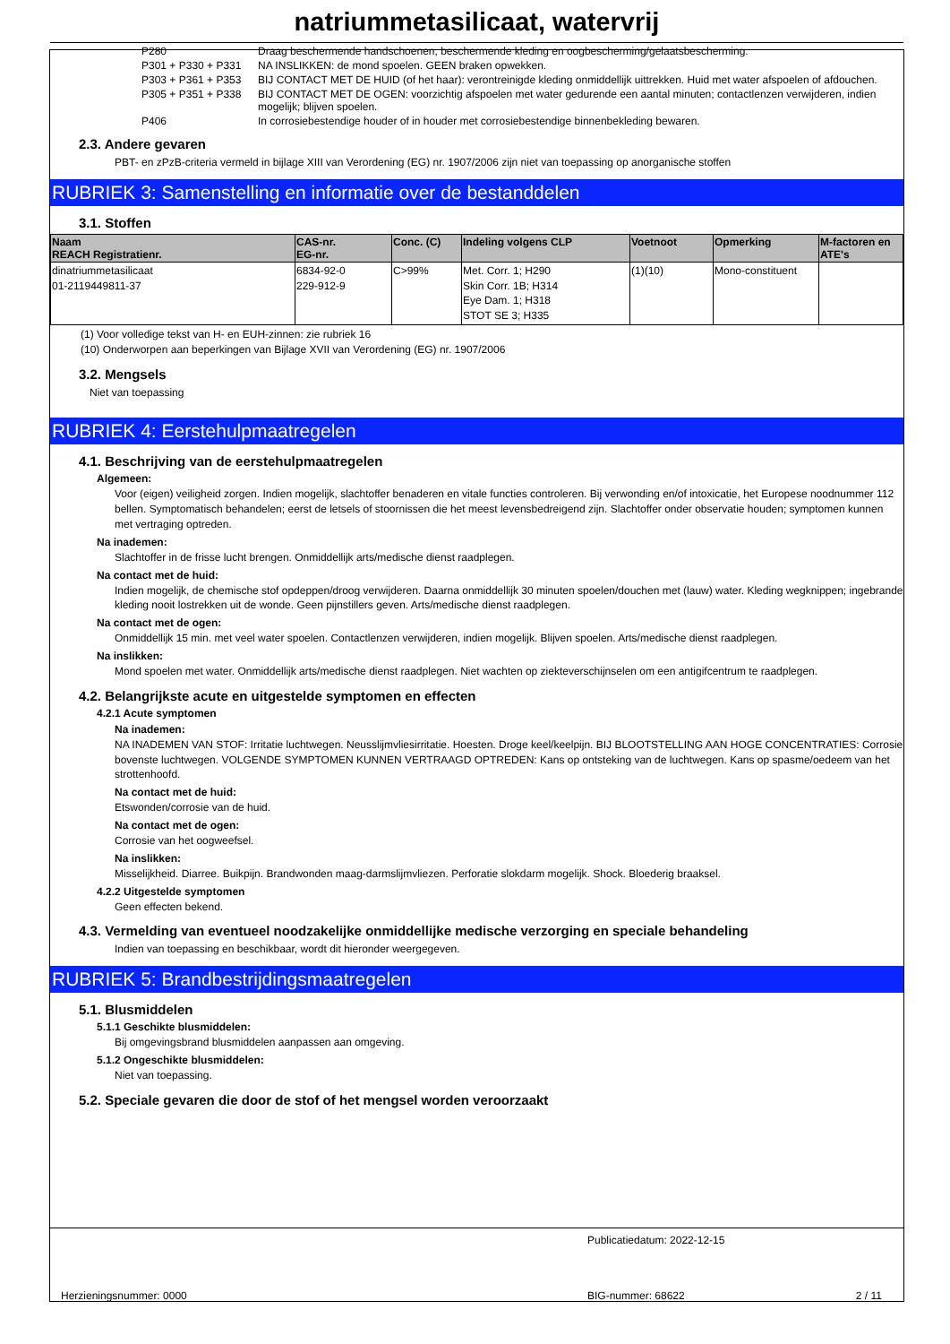natriummetasilicaat, watervrij
P280 Draag beschermende handschoenen, beschermende kleding en oogbescherming/gelaatsbescherming.
P301 + P330 + P331 NA INSLIKKEN: de mond spoelen. GEEN braken opwekken.
P303 + P361 + P353 BIJ CONTACT MET DE HUID (of het haar): verontreinigde kleding onmiddellijk uittrekken. Huid met water afspoelen of afdouchen.
P305 + P351 + P338 BIJ CONTACT MET DE OGEN: voorzichtig afspoelen met water gedurende een aantal minuten; contactlenzen verwijderen, indien mogelijk; blijven spoelen.
P406 In corrosiebestendige houder of in houder met corrosiebestendige binnenbekleding bewaren.
2.3. Andere gevaren
PBT- en zPzB-criteria vermeld in bijlage XIII van Verordening (EG) nr. 1907/2006 zijn niet van toepassing op anorganische stoffen
RUBRIEK 3: Samenstelling en informatie over de bestanddelen
3.1. Stoffen
| Naam REACH Registratienr. | CAS-nr. EG-nr. | Conc. (C) | Indeling volgens CLP | Voetnoot | Opmerking | M-factoren en ATE's |
| --- | --- | --- | --- | --- | --- | --- |
| dinatriummetasilicaat 01-2119449811-37 | 6834-92-0 229-912-9 | C>99% | Met. Corr. 1; H290 Skin Corr. 1B; H314 Eye Dam. 1; H318 STOT SE 3; H335 | (1)(10) | Mono-constituent | |
(1) Voor volledige tekst van H- en EUH-zinnen: zie rubriek 16
(10) Onderworpen aan beperkingen van Bijlage XVII van Verordening (EG) nr. 1907/2006
3.2. Mengsels
Niet van toepassing
RUBRIEK 4: Eerstehulpmaatregelen
4.1. Beschrijving van de eerstehulpmaatregelen
Algemeen:
Voor (eigen) veiligheid zorgen. Indien mogelijk, slachtoffer benaderen en vitale functies controleren. Bij verwonding en/of intoxicatie, het Europese noodnummer 112 bellen. Symptomatisch behandelen; eerst de letsels of stoornissen die het meest levensbedreigend zijn. Slachtoffer onder observatie houden; symptomen kunnen met vertraging optreden.
Na inademen:
Slachtoffer in de frisse lucht brengen. Onmiddellijk arts/medische dienst raadplegen.
Na contact met de huid:
Indien mogelijk, de chemische stof opdeppen/droog verwijderen. Daarna onmiddellijk 30 minuten spoelen/douchen met (lauw) water. Kleding wegknippen; ingebrande kleding nooit lostrekken uit de wonde. Geen pijnstillers geven. Arts/medische dienst raadplegen.
Na contact met de ogen:
Onmiddellijk 15 min. met veel water spoelen. Contactlenzen verwijderen, indien mogelijk. Blijven spoelen. Arts/medische dienst raadplegen.
Na inslikken:
Mond spoelen met water. Onmiddellijk arts/medische dienst raadplegen. Niet wachten op ziekteverschijnselen om een antigifcentrum te raadplegen.
4.2. Belangrijkste acute en uitgestelde symptomen en effecten
4.2.1 Acute symptomen
Na inademen:
NA INADEMEN VAN STOF: Irritatie luchtwegen. Neusslijmvliesirritatie. Hoesten. Droge keel/keelpijn. BIJ BLOOTSTELLING AAN HOGE CONCENTRATIES: Corrosie bovenste luchtwegen. VOLGENDE SYMPTOMEN KUNNEN VERTRAAGD OPTREDEN: Kans op ontsteking van de luchtwegen. Kans op spasme/oedeem van het strottenhoofd.
Na contact met de huid:
Etswonden/corrosie van de huid.
Na contact met de ogen:
Corrosie van het oogweefsel.
Na inslikken:
Misselijkheid. Diarree. Buikpijn. Brandwonden maag-darmslijmvliezen. Perforatie slokdarm mogelijk. Shock. Bloederig braaksel.
4.2.2 Uitgestelde symptomen
Geen effecten bekend.
4.3. Vermelding van eventueel noodzakelijke onmiddellijke medische verzorging en speciale behandeling
Indien van toepassing en beschikbaar, wordt dit hieronder weergegeven.
RUBRIEK 5: Brandbestrijdingsmaatregelen
5.1. Blusmiddelen
5.1.1 Geschikte blusmiddelen:
Bij omgevingsbrand blusmiddelen aanpassen aan omgeving.
5.1.2 Ongeschikte blusmiddelen:
Niet van toepassing.
5.2. Speciale gevaren die door de stof of het mengsel worden veroorzaakt
Publicatiedatum: 2022-12-15
Herzieningsnummer: 0000 BIG-nummer: 68622 2 / 11